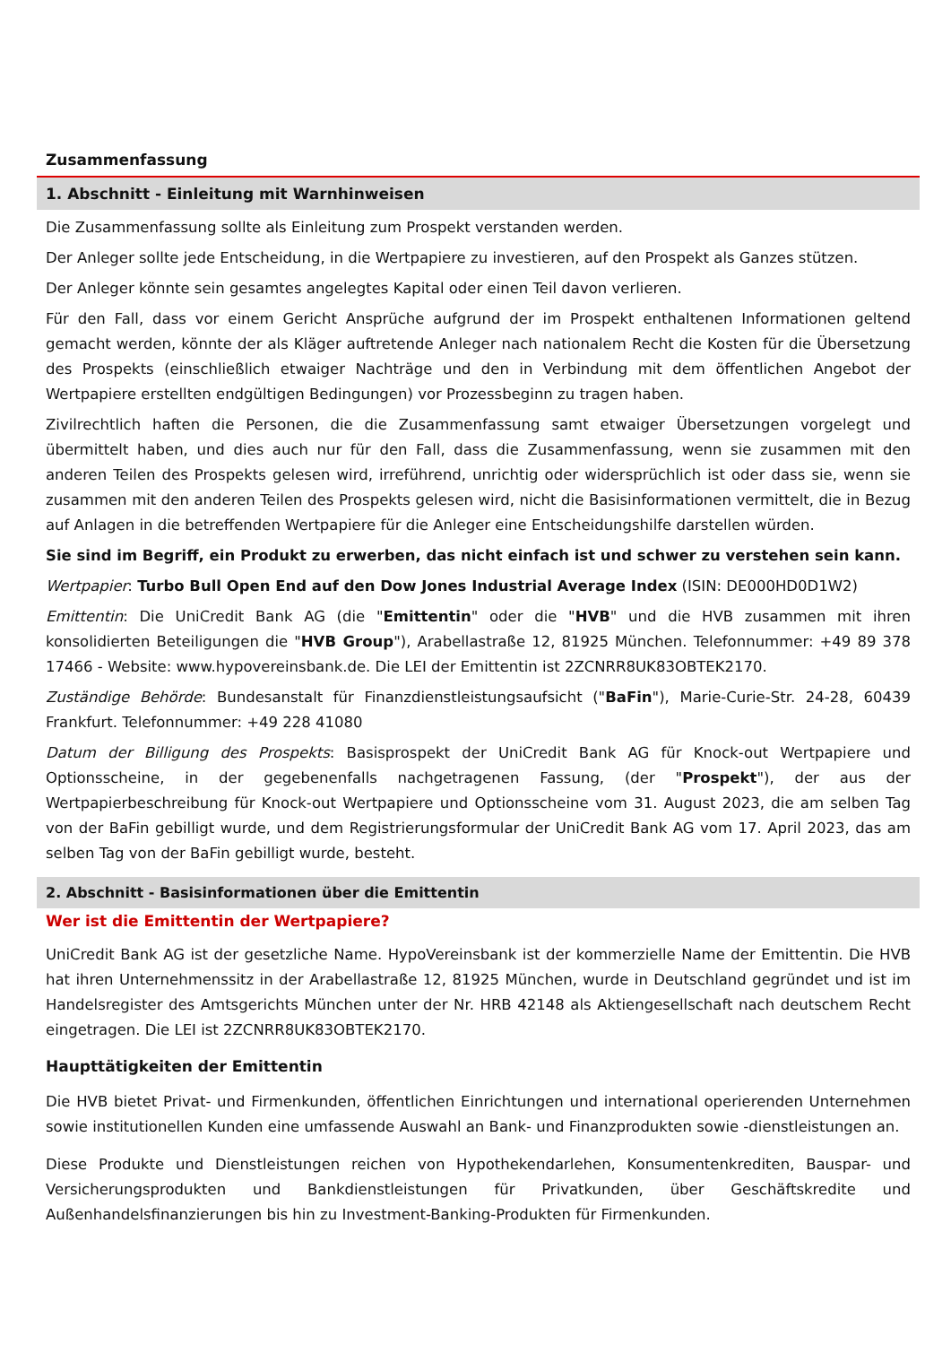Zusammenfassung
1. Abschnitt - Einleitung mit Warnhinweisen
Die Zusammenfassung sollte als Einleitung zum Prospekt verstanden werden.
Der Anleger sollte jede Entscheidung, in die Wertpapiere zu investieren, auf den Prospekt als Ganzes stützen.
Der Anleger könnte sein gesamtes angelegtes Kapital oder einen Teil davon verlieren.
Für den Fall, dass vor einem Gericht Ansprüche aufgrund der im Prospekt enthaltenen Informationen geltend gemacht werden, könnte der als Kläger auftretende Anleger nach nationalem Recht die Kosten für die Übersetzung des Prospekts (einschließlich etwaiger Nachträge und den in Verbindung mit dem öffentlichen Angebot der Wertpapiere erstellten endgültigen Bedingungen) vor Prozessbeginn zu tragen haben.
Zivilrechtlich haften die Personen, die die Zusammenfassung samt etwaiger Übersetzungen vorgelegt und übermittelt haben, und dies auch nur für den Fall, dass die Zusammenfassung, wenn sie zusammen mit den anderen Teilen des Prospekts gelesen wird, irreführend, unrichtig oder widersprüchlich ist oder dass sie, wenn sie zusammen mit den anderen Teilen des Prospekts gelesen wird, nicht die Basisinformationen vermittelt, die in Bezug auf Anlagen in die betreffenden Wertpapiere für die Anleger eine Entscheidungshilfe darstellen würden.
Sie sind im Begriff, ein Produkt zu erwerben, das nicht einfach ist und schwer zu verstehen sein kann.
Wertpapier: Turbo Bull Open End auf den Dow Jones Industrial Average Index (ISIN: DE000HD0D1W2)
Emittentin: Die UniCredit Bank AG (die "Emittentin" oder die "HVB" und die HVB zusammen mit ihren konsolidierten Beteiligungen die "HVB Group"), Arabellastraße 12, 81925 München. Telefonnummer: +49 89 378 17466 - Website: www.hypovereinsbank.de. Die LEI der Emittentin ist 2ZCNRR8UK83OBTEK2170.
Zuständige Behörde: Bundesanstalt für Finanzdienstleistungsaufsicht ("BaFin"), Marie-Curie-Str. 24-28, 60439 Frankfurt. Telefonnummer: +49 228 41080
Datum der Billigung des Prospekts: Basisprospekt der UniCredit Bank AG für Knock-out Wertpapiere und Optionsscheine, in der gegebenenfalls nachgetragenen Fassung, (der "Prospekt"), der aus der Wertpapierbeschreibung für Knock-out Wertpapiere und Optionsscheine vom 31. August 2023, die am selben Tag von der BaFin gebilligt wurde, und dem Registrierungsformular der UniCredit Bank AG vom 17. April 2023, das am selben Tag von der BaFin gebilligt wurde, besteht.
2. Abschnitt - Basisinformationen über die Emittentin
Wer ist die Emittentin der Wertpapiere?
UniCredit Bank AG ist der gesetzliche Name. HypoVereinsbank ist der kommerzielle Name der Emittentin. Die HVB hat ihren Unternehmenssitz in der Arabellastraße 12, 81925 München, wurde in Deutschland gegründet und ist im Handelsregister des Amtsgerichts München unter der Nr. HRB 42148 als Aktiengesellschaft nach deutschem Recht eingetragen. Die LEI ist 2ZCNRR8UK83OBTEK2170.
Haupttätigkeiten der Emittentin
Die HVB bietet Privat- und Firmenkunden, öffentlichen Einrichtungen und international operierenden Unternehmen sowie institutionellen Kunden eine umfassende Auswahl an Bank- und Finanzprodukten sowie -dienstleistungen an.
Diese Produkte und Dienstleistungen reichen von Hypothekendarlehen, Konsumentenkrediten, Bauspar- und Versicherungsprodukten und Bankdienstleistungen für Privatkunden, über Geschäftskredite und Außenhandelsfinanzierungen bis hin zu Investment-Banking-Produkten für Firmenkunden.